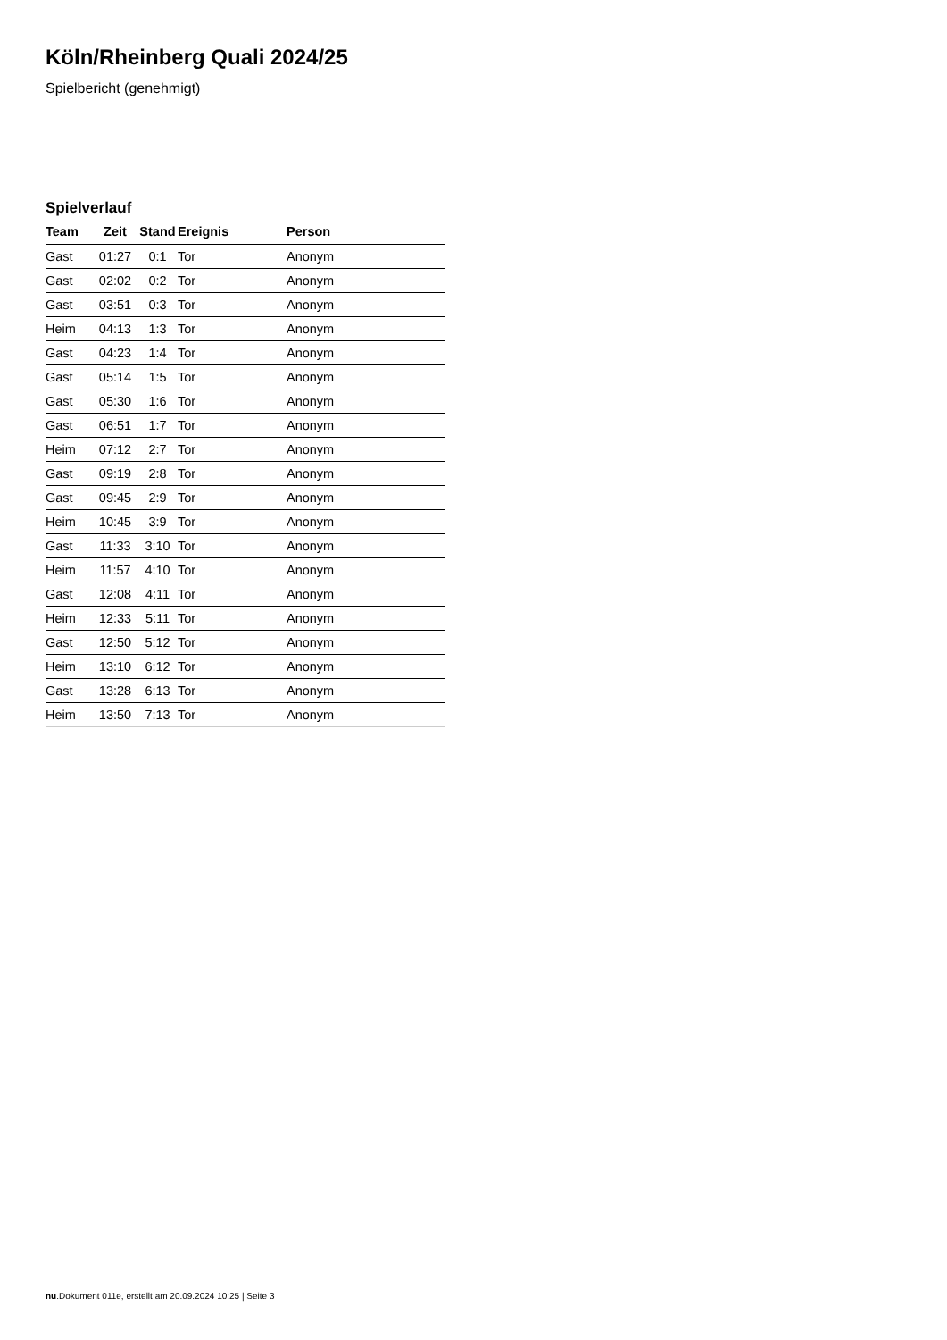Köln/Rheinberg Quali 2024/25
Spielbericht (genehmigt)
Spielverlauf
| Team | Zeit | Stand | Ereignis | Person |
| --- | --- | --- | --- | --- |
| Gast | 01:27 | 0:1 | Tor | Anonym |
| Gast | 02:02 | 0:2 | Tor | Anonym |
| Gast | 03:51 | 0:3 | Tor | Anonym |
| Heim | 04:13 | 1:3 | Tor | Anonym |
| Gast | 04:23 | 1:4 | Tor | Anonym |
| Gast | 05:14 | 1:5 | Tor | Anonym |
| Gast | 05:30 | 1:6 | Tor | Anonym |
| Gast | 06:51 | 1:7 | Tor | Anonym |
| Heim | 07:12 | 2:7 | Tor | Anonym |
| Gast | 09:19 | 2:8 | Tor | Anonym |
| Gast | 09:45 | 2:9 | Tor | Anonym |
| Heim | 10:45 | 3:9 | Tor | Anonym |
| Gast | 11:33 | 3:10 | Tor | Anonym |
| Heim | 11:57 | 4:10 | Tor | Anonym |
| Gast | 12:08 | 4:11 | Tor | Anonym |
| Heim | 12:33 | 5:11 | Tor | Anonym |
| Gast | 12:50 | 5:12 | Tor | Anonym |
| Heim | 13:10 | 6:12 | Tor | Anonym |
| Gast | 13:28 | 6:13 | Tor | Anonym |
| Heim | 13:50 | 7:13 | Tor | Anonym |
nu.Dokument 011e, erstellt am 20.09.2024 10:25 | Seite 3